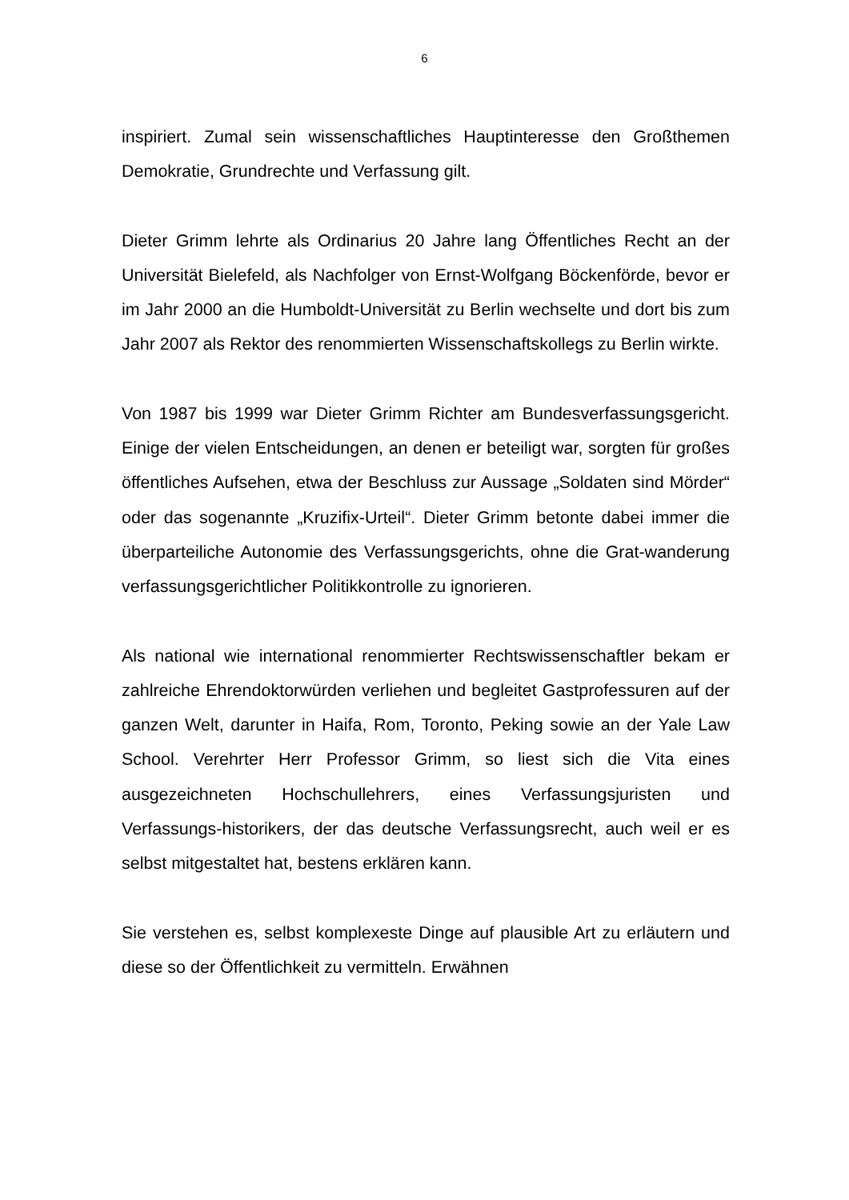6
inspiriert. Zumal sein wissenschaftliches Hauptinteresse den Großthemen Demokratie, Grundrechte und Verfassung gilt.
Dieter Grimm lehrte als Ordinarius 20 Jahre lang Öffentliches Recht an der Universität Bielefeld, als Nachfolger von Ernst-Wolfgang Böckenförde, bevor er im Jahr 2000 an die Humboldt-Universität zu Berlin wechselte und dort bis zum Jahr 2007 als Rektor des renommierten Wissenschaftskollegs zu Berlin wirkte.
Von 1987 bis 1999 war Dieter Grimm Richter am Bundesverfassungsgericht. Einige der vielen Entscheidungen, an denen er beteiligt war, sorgten für großes öffentliches Aufsehen, etwa der Beschluss zur Aussage „Soldaten sind Mörder“ oder das sogenannte „Kruzifix-Urteil“. Dieter Grimm betonte dabei immer die überparteiliche Autonomie des Verfassungsgerichts, ohne die Grat-wanderung verfassungsgerichtlicher Politikkontrolle zu ignorieren.
Als national wie international renommierter Rechtswissenschaftler bekam er zahlreiche Ehrendoktorwürden verliehen und begleitet Gastprofessuren auf der ganzen Welt, darunter in Haifa, Rom, Toronto, Peking sowie an der Yale Law School. Verehrter Herr Professor Grimm, so liest sich die Vita eines ausgezeichneten Hochschullehrers, eines Verfassungsjuristen und Verfassungs-historikers, der das deutsche Verfassungsrecht, auch weil er es selbst mitgestaltet hat, bestens erklären kann.
Sie verstehen es, selbst komplexeste Dinge auf plausible Art zu erläutern und diese so der Öffentlichkeit zu vermitteln. Erwähnen